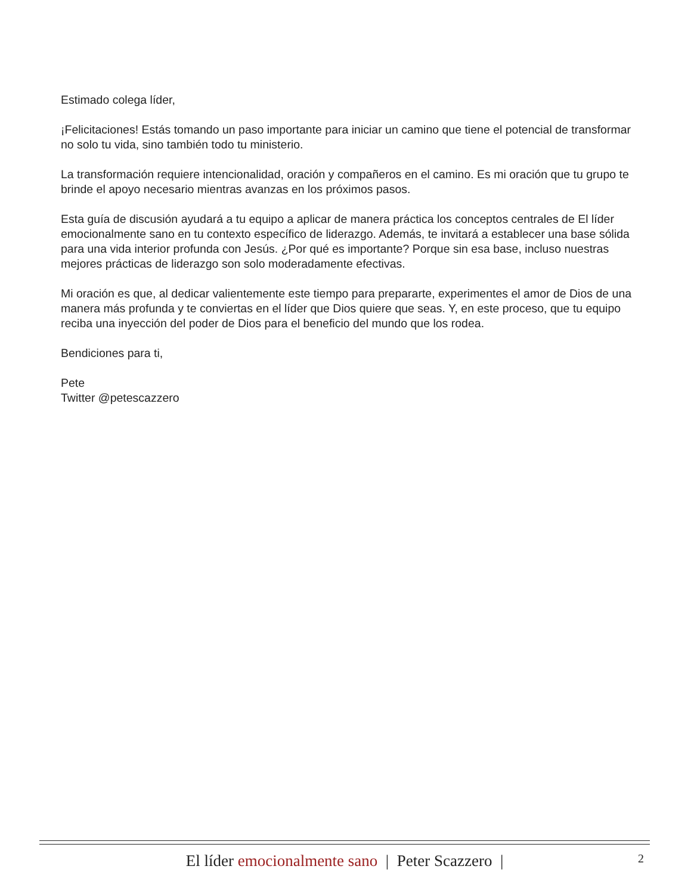Estimado colega líder,
¡Felicitaciones! Estás tomando un paso importante para iniciar un camino que tiene el potencial de transformar no solo tu vida, sino también todo tu ministerio.
La transformación requiere intencionalidad, oración y compañeros en el camino. Es mi oración que tu grupo te brinde el apoyo necesario mientras avanzas en los próximos pasos.
Esta guía de discusión ayudará a tu equipo a aplicar de manera práctica los conceptos centrales de El líder emocionalmente sano en tu contexto específico de liderazgo. Además, te invitará a establecer una base sólida para una vida interior profunda con Jesús. ¿Por qué es importante? Porque sin esa base, incluso nuestras mejores prácticas de liderazgo son solo moderadamente efectivas.
Mi oración es que, al dedicar valientemente este tiempo para prepararte, experimentes el amor de Dios de una manera más profunda y te conviertas en el líder que Dios quiere que seas. Y, en este proceso, que tu equipo reciba una inyección del poder de Dios para el beneficio del mundo que los rodea.
Bendiciones para ti,
Pete
Twitter @petescazzero
El líder emocionalmente sano | Peter Scazzero | 2